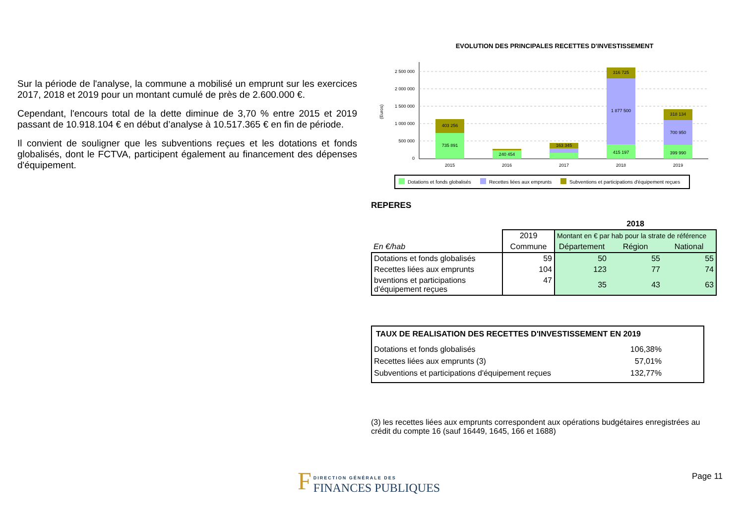Sur la période de l'analyse, la commune a mobilisé un emprunt sur les exercices 2017, 2018 et 2019 pour un montant cumulé de près de 2.600.000 €.
Cependant, l'encours total de la dette diminue de 3,70 % entre 2015 et 2019 passant de 10.918.104 € en début d’analyse à 10.517.365 € en fin de période.
Il convient de souligner que les subventions reçues et les dotations et fonds globalisés, dont le FCTVA, participent également au financement des dépenses d'équipement.
EVOLUTION DES PRINCIPALES RECETTES D'INVESTISSEMENT
(Euros)
2 500 000
2 000 000
1 500 000
1 000 000
500 000
0
403 256
735 891
240 454
163 345
316 725
1 877 500
415 197
318 134
700 950
399 990
2015
2016
2017
2018
2019
Dotations et fonds globalisés
Recettes liées aux emprunts
Subventions et participations d'équipement reçues
REPERES
| | | 2018 | | |
| | 2019 | Montant en € par hab pour la strate de référence | | |
| En €/hab | Commune | Département | Région | National |
| Dotations et fonds globalisés | 59 | 50 | 55 | 55 |
| Recettes liées aux emprunts | 104 | 123 | 77 | 74 |
| bventions et participations d'équipement reçues | 47 | 35 | 43 | 63 |
TAUX DE REALISATION DES RECETTES D'INVESTISSEMENT EN 2019
| Dotations et fonds globalisés | 106,38% |
| Recettes liées aux emprunts (3) | 57,01% |
| Subventions et participations d'équipement reçues | 132,77% |
(3) les recettes liées aux emprunts correspondent aux opérations budgétaires enregistrées au crédit du compte 16 (sauf 16449, 1645, 166 et 1688)
F DIRECTION GÉNÉRALE DES
FINANCES PUBLIQUES
Page 11